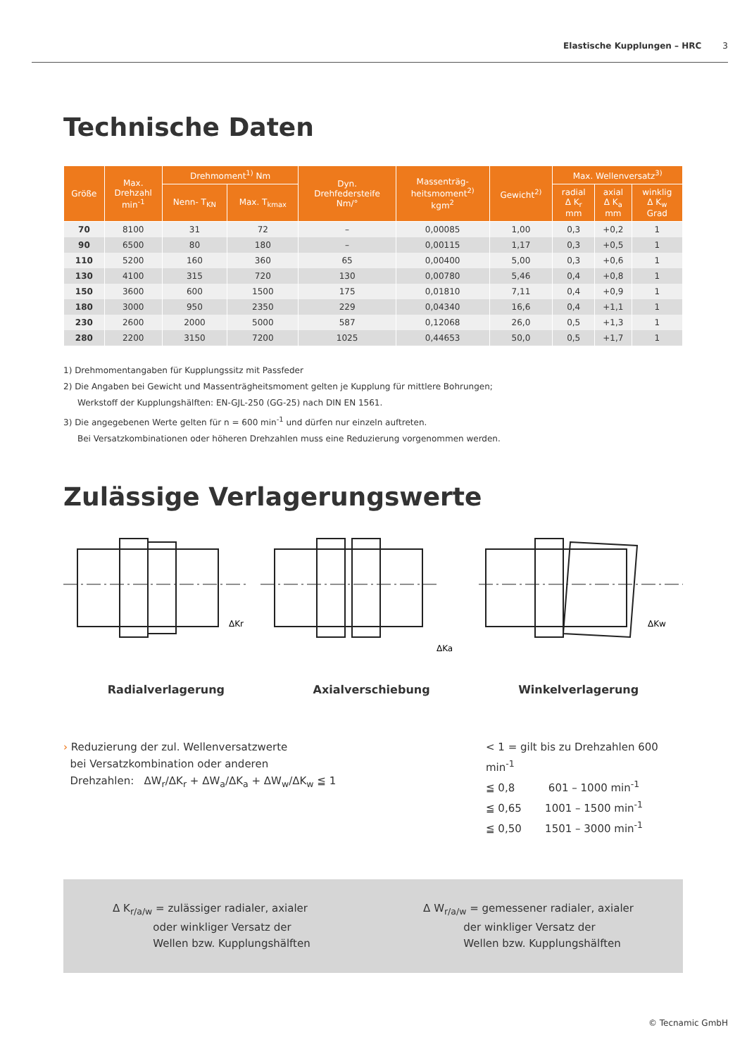Elastische Kupplungen – HRC 3
Technische Daten
| Größe | Max. Drehzahl min<sup>-1</sup> | Drehmoment<sup>1)</sup> Nm | | Dyn. Drehfedersteife Nm/° | Massenträg- heitsmoment<sup>2)</sup> kgm<sup>2</sup> | Gewicht<sup>2)</sup> | Max. Wellenversatz<sup>3)</sup> | | |
| --- | --- | --- | --- | --- | --- | --- | --- | --- | --- |
| | | Nenn- T<sub>KN</sub> | Max. T<sub>kmax</sub> | | | | radial Δ K<sub>r</sub> mm | axial Δ K<sub>a</sub> mm | winklig Δ K<sub>w</sub> Grad |
| 70 | 8100 | 31 | 72 | – | 0,00085 | 1,00 | 0,3 | +0,2 | 1 |
| 90 | 6500 | 80 | 180 | – | 0,00115 | 1,17 | 0,3 | +0,5 | 1 |
| 110 | 5200 | 160 | 360 | 65 | 0,00400 | 5,00 | 0,3 | +0,6 | 1 |
| 130 | 4100 | 315 | 720 | 130 | 0,00780 | 5,46 | 0,4 | +0,8 | 1 |
| 150 | 3600 | 600 | 1500 | 175 | 0,01810 | 7,11 | 0,4 | +0,9 | 1 |
| 180 | 3000 | 950 | 2350 | 229 | 0,04340 | 16,6 | 0,4 | +1,1 | 1 |
| 230 | 2600 | 2000 | 5000 | 587 | 0,12068 | 26,0 | 0,5 | +1,3 | 1 |
| 280 | 2200 | 3150 | 7200 | 1025 | 0,44653 | 50,0 | 0,5 | +1,7 | 1 |
1) Drehmomentangaben für Kupplungssitz mit Passfeder
2) Die Angaben bei Gewicht und Massenträgheitsmoment gelten je Kupplung für mittlere Bohrungen;
Werkstoff der Kupplungshälften: EN-GJL-250 (GG-25) nach DIN EN 1561.
3) Die angegebenen Werte gelten für n = 600 min<sup>-1</sup> und dürfen nur einzeln auftreten.
Bei Versatzkombinationen oder höheren Drehzahlen muss eine Reduzierung vorgenommen werden.
Zulässige Verlagerungswerte
ΔKr
ΔKa
ΔKw
Radialverlagerung Axialverschiebung Winkelverlagerung
› Reduzierung der zul. Wellenversatzwerte
bei Versatzkombination oder anderen
Drehzahlen: ΔW<sub>r</sub>/ΔK<sub>r</sub> + ΔW<sub>a</sub>/ΔK<sub>a</sub> + ΔW<sub>w</sub>/ΔK<sub>w</sub> ≦ 1
< 1 = gilt bis zu Drehzahlen 600 min<sup>-1</sup>
≦ 0,8 601 – 1000 min<sup>-1</sup>
≦ 0,65 1001 – 1500 min<sup>-1</sup>
≦ 0,50 1501 – 3000 min<sup>-1</sup>
Δ K<sub>r/a/w</sub> = zulässiger radialer, axialer
oder winkliger Versatz der
Wellen bzw. Kupplungshälften
Δ W<sub>r/a/w</sub> = gemessener radialer, axialer
der winkliger Versatz der
Wellen bzw. Kupplungshälften
© Tecnamic GmbH